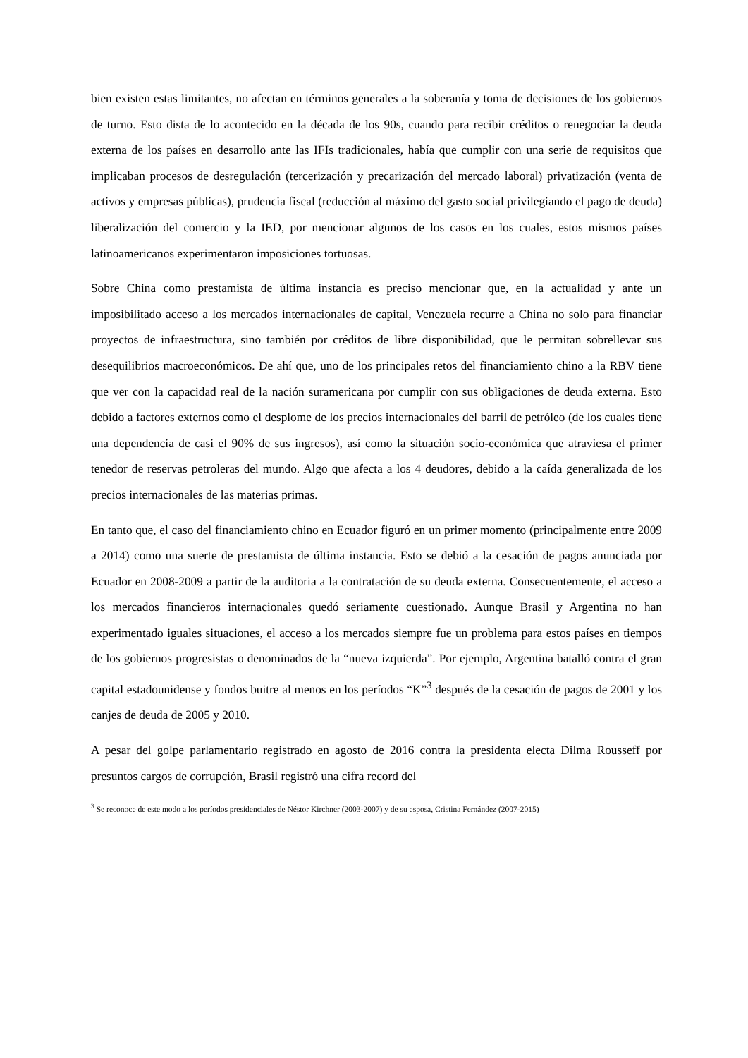bien existen estas limitantes, no afectan en términos generales a la soberanía y toma de decisiones de los gobiernos de turno. Esto dista de lo acontecido en la década de los 90s, cuando para recibir créditos o renegociar la deuda externa de los países en desarrollo ante las IFIs tradicionales, había que cumplir con una serie de requisitos que implicaban procesos de desregulación (tercerización y precarización del mercado laboral) privatización (venta de activos y empresas públicas), prudencia fiscal (reducción al máximo del gasto social privilegiando el pago de deuda) liberalización del comercio y la IED, por mencionar algunos de los casos en los cuales, estos mismos países latinoamericanos experimentaron imposiciones tortuosas.
Sobre China como prestamista de última instancia es preciso mencionar que, en la actualidad y ante un imposibilitado acceso a los mercados internacionales de capital, Venezuela recurre a China no solo para financiar proyectos de infraestructura, sino también por créditos de libre disponibilidad, que le permitan sobrellevar sus desequilibrios macroeconómicos. De ahí que, uno de los principales retos del financiamiento chino a la RBV tiene que ver con la capacidad real de la nación suramericana por cumplir con sus obligaciones de deuda externa. Esto debido a factores externos como el desplome de los precios internacionales del barril de petróleo (de los cuales tiene una dependencia de casi el 90% de sus ingresos), así como la situación socio-económica que atraviesa el primer tenedor de reservas petroleras del mundo. Algo que afecta a los 4 deudores, debido a la caída generalizada de los precios internacionales de las materias primas.
En tanto que, el caso del financiamiento chino en Ecuador figuró en un primer momento (principalmente entre 2009 a 2014) como una suerte de prestamista de última instancia. Esto se debió a la cesación de pagos anunciada por Ecuador en 2008-2009 a partir de la auditoria a la contratación de su deuda externa. Consecuentemente, el acceso a los mercados financieros internacionales quedó seriamente cuestionado. Aunque Brasil y Argentina no han experimentado iguales situaciones, el acceso a los mercados siempre fue un problema para estos países en tiempos de los gobiernos progresistas o denominados de la “nueva izquierda”. Por ejemplo, Argentina batalló contra el gran capital estadounidense y fondos buitre al menos en los períodos “K”<sup>3</sup> después de la cesación de pagos de 2001 y los canjes de deuda de 2005 y 2010.
A pesar del golpe parlamentario registrado en agosto de 2016 contra la presidenta electa Dilma Rousseff por presuntos cargos de corrupción, Brasil registró una cifra record del
<sup>3</sup> Se reconoce de este modo a los períodos presidenciales de Néstor Kirchner (2003-2007) y de su esposa, Cristina Fernández (2007-2015)